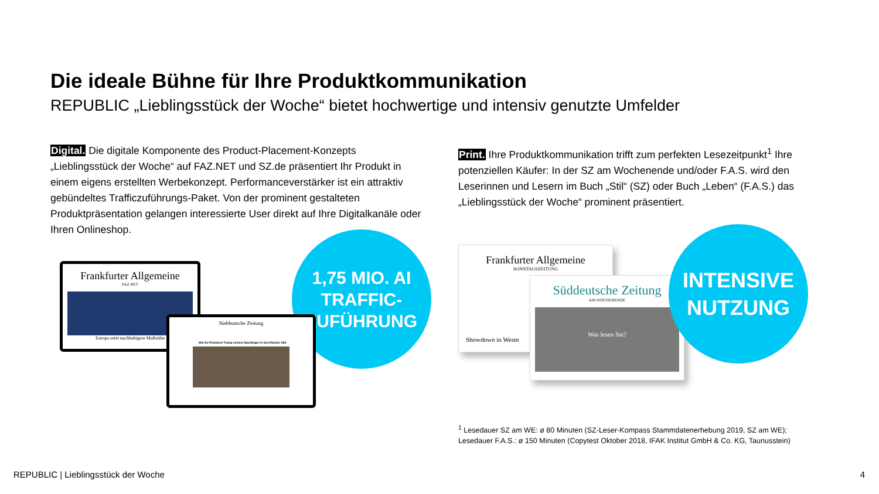Die ideale Bühne für Ihre Produktkommunikation
REPUBLIC „Lieblingsstück der Woche“ bietet hochwertige und intensiv genutzte Umfelder
Digital. Die digitale Komponente des Product-Placement-Konzepts „Lieblingsstück der Woche“ auf FAZ.NET und SZ.de präsentiert Ihr Produkt in einem eigens erstellten Werbekonzept. Performanceverstärker ist ein attraktiv gebündeltes Trafficzuführungs-Paket. Von der prominent gestalteten Produktpräsentation gelangen interessierte User direkt auf Ihre Digitalkanäle oder Ihren Onlineshop.
Print. Ihre Produktkommunikation trifft zum perfekten Lesezeitpunkt<sup>1</sup> Ihre potenziellen Käufer: In der SZ am Wochenende und/oder F.A.S. wird den Leserinnen und Lesern im Buch „Stil“ (SZ) oder Buch „Leben“ (F.A.S.) das „Lieblingsstück der Woche“ prominent präsentiert.
1,75 MIO. AI TRAFFIC-ZUFÜHRUNG
Frankfurter Allgemeine
FAZ.NET
Europa setzt nachhaltigere Maßstäbe
Süddeutsche Zeitung
Wie Ex-Präsident Trump seinem Nachfolger in den Rücken fällt
Frankfurter Allgemeine
SONNTAGSZEITUNG
Showdown in Westn
Süddeutsche Zeitung
AM WOCHENENDE
Was lesen Sie?
INTENSIVE NUTZUNG
<sup>1</sup> Lesedauer SZ am WE: ø 80 Minuten (SZ-Leser-Kompass Stammdatenerhebung 2019, SZ am WE);
Lesedauer F.A.S.: ø 150 Minuten (Copytest Oktober 2018, IFAK Institut GmbH & Co. KG, Taunusstein)
REPUBLIC | Lieblingsstück der Woche
4